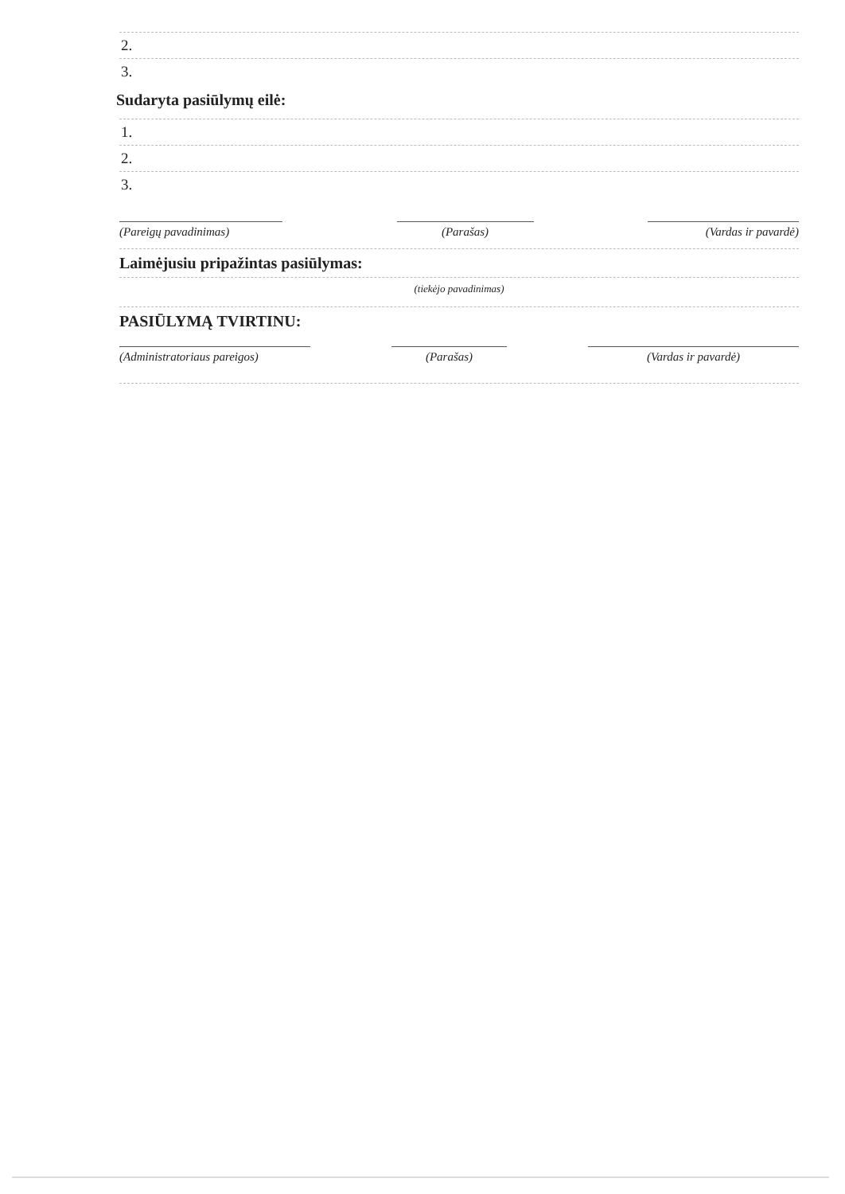2.
3.
Sudaryta pasiūlymų eilė:
1.
2.
3.
(Pareigų pavadinimas) (Parašas) (Vardas ir pavardė)
Laimėjusiu pripažintas pasiūlymas:
(tiekėjo pavadinimas)
PASIŪLYMĄ TVIRTINU:
(Administratoriaus pareigos)
(Parašas) (Vardas ir pavardė)